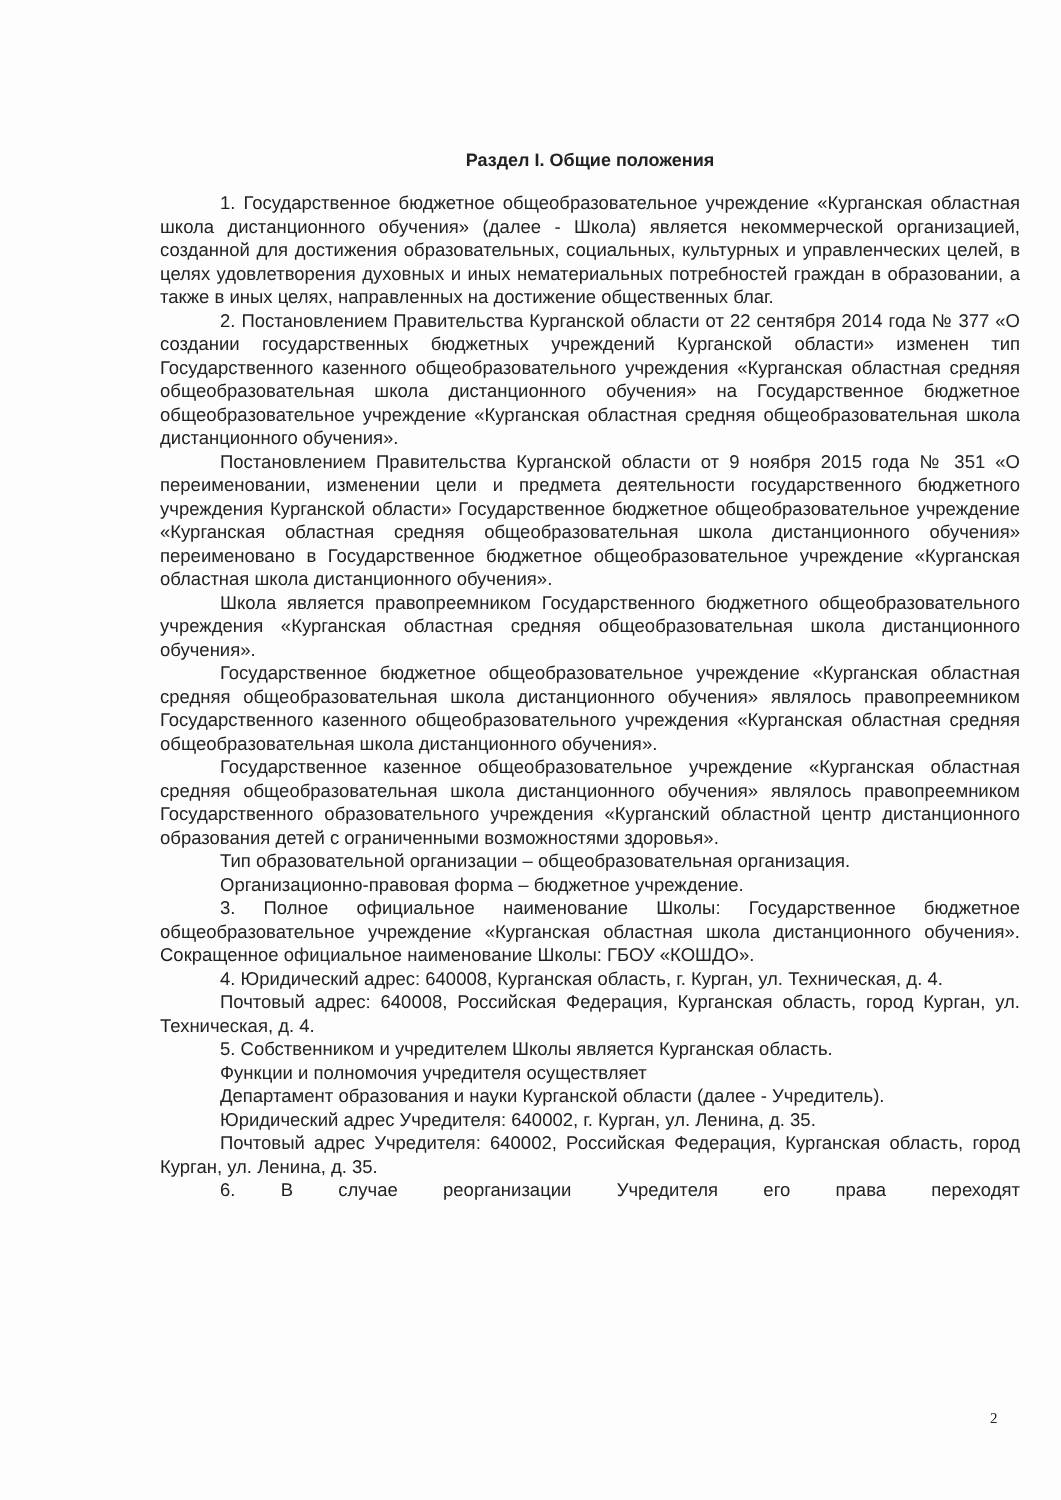Раздел I. Общие положения
1. Государственное бюджетное общеобразовательное учреждение «Курганская областная школа дистанционного обучения» (далее - Школа) является некоммерческой организацией, созданной для достижения образовательных, социальных, культурных и управленческих целей, в целях удовлетворения духовных и иных нематериальных потребностей граждан в образовании, а также в иных целях, направленных на достижение общественных благ.
2. Постановлением Правительства Курганской области от 22 сентября 2014 года № 377 «О создании государственных бюджетных учреждений Курганской области» изменен тип Государственного казенного общеобразовательного учреждения «Курганская областная средняя общеобразовательная школа дистанционного обучения» на Государственное бюджетное общеобразовательное учреждение «Курганская областная средняя общеобразовательная школа дистанционного обучения».
Постановлением Правительства Курганской области от 9 ноября 2015 года № 351 «О переименовании, изменении цели и предмета деятельности государственного бюджетного учреждения Курганской области» Государственное бюджетное общеобразовательное учреждение «Курганская областная средняя общеобразовательная школа дистанционного обучения» переименовано в Государственное бюджетное общеобразовательное учреждение «Курганская областная школа дистанционного обучения».
Школа является правопреемником Государственного бюджетного общеобразовательного учреждения «Курганская областная средняя общеобразовательная школа дистанционного обучения».
Государственное бюджетное общеобразовательное учреждение «Курганская областная средняя общеобразовательная школа дистанционного обучения» являлось правопреемником Государственного казенного общеобразовательного учреждения «Курганская областная средняя общеобразовательная школа дистанционного обучения».
Государственное казенное общеобразовательное учреждение «Курганская областная средняя общеобразовательная школа дистанционного обучения» являлось правопреемником Государственного образовательного учреждения «Курганский областной центр дистанционного образования детей с ограниченными возможностями здоровья».
Тип образовательной организации – общеобразовательная организация.
Организационно-правовая форма – бюджетное учреждение.
3. Полное официальное наименование Школы: Государственное бюджетное общеобразовательное учреждение «Курганская областная школа дистанционного обучения». Сокращенное официальное наименование Школы: ГБОУ «КОШДО».
4. Юридический адрес: 640008, Курганская область, г. Курган, ул. Техническая, д. 4.
Почтовый адрес: 640008, Российская Федерация, Курганская область, город Курган, ул. Техническая, д. 4.
5. Собственником и учредителем Школы является Курганская область.
Функции и полномочия учредителя осуществляет
Департамент образования и науки Курганской области (далее - Учредитель).
Юридический адрес Учредителя: 640002, г. Курган, ул. Ленина, д. 35.
Почтовый адрес Учредителя: 640002, Российская Федерация, Курганская область, город Курган, ул. Ленина, д. 35.
6. В случае реорганизации Учредителя его права переходят
2